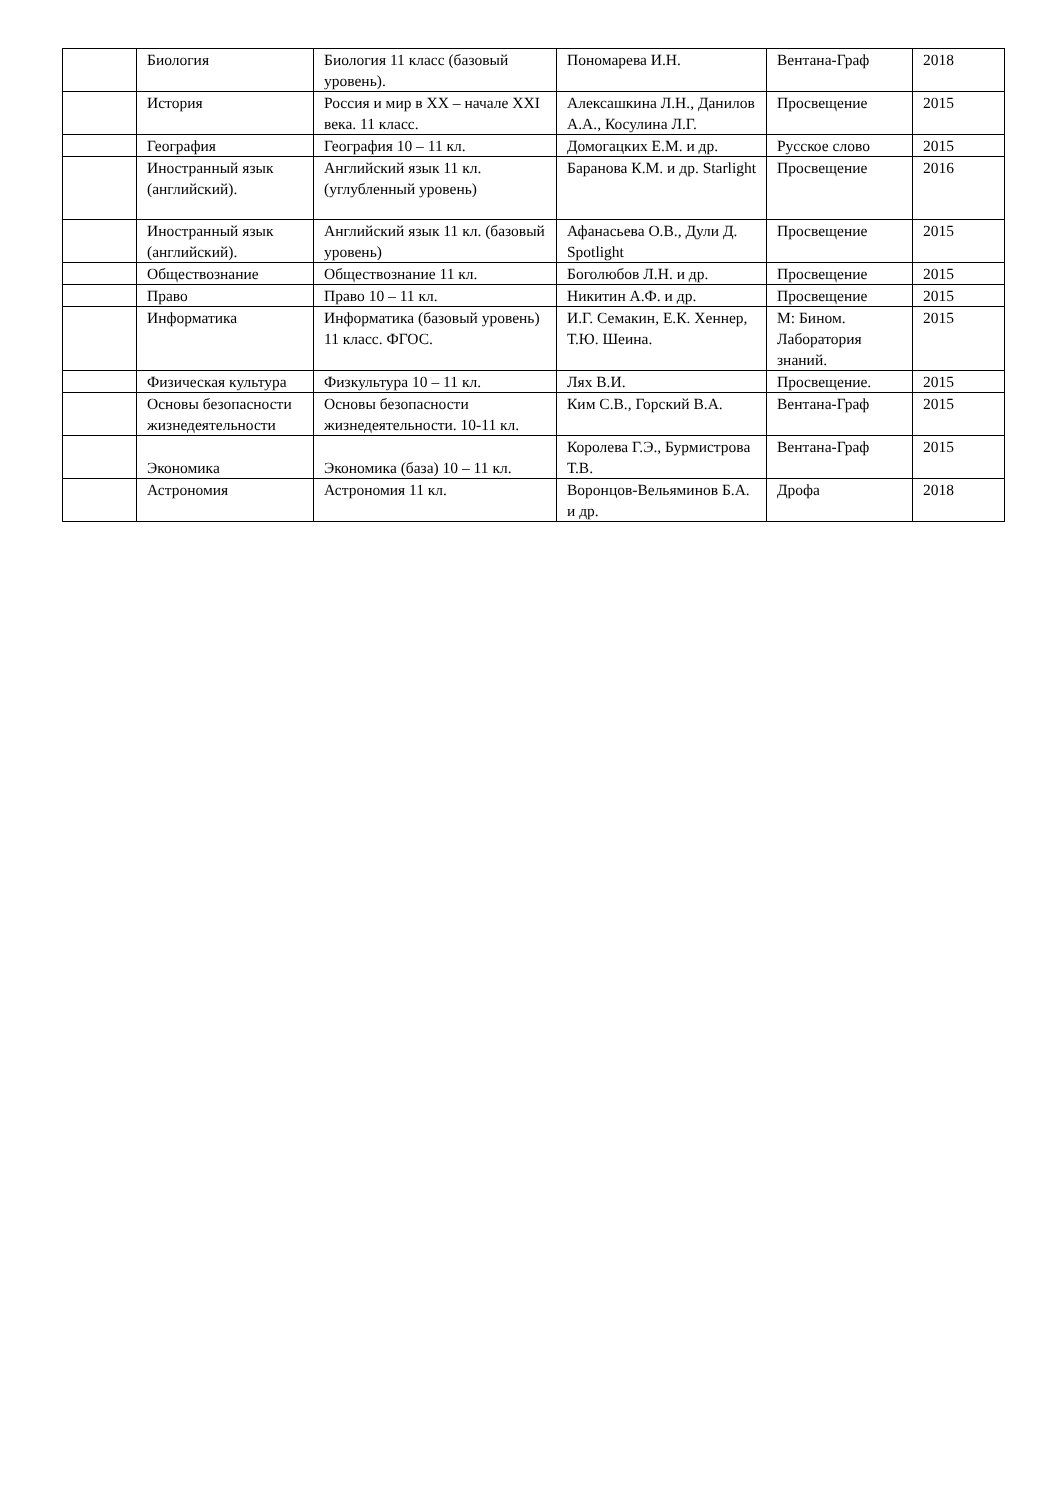| | Биология | Биология 11 класс (базовый уровень). | Пономарева И.Н. | Вентана-Граф | 2018 |
| | История | Россия и мир в XX – начале XXI века. 11 класс. | Алексашкина Л.Н., Данилов А.А., Косулина Л.Г. | Просвещение | 2015 |
| | География | География 10 – 11 кл. | Домогацких Е.М. и др. | Русское слово | 2015 |
| | Иностранный язык (английский). | Английский язык 11 кл. (углубленный уровень) | Баранова К.М. и др. Starlight | Просвещение | 2016 |
| | Иностранный язык (английский). | Английский язык 11 кл. (базовый уровень) | Афанасьева О.В., Дули Д. Spotlight | Просвещение | 2015 |
| | Обществознание | Обществознание 11 кл. | Боголюбов Л.Н. и др. | Просвещение | 2015 |
| | Право | Право 10 – 11 кл. | Никитин А.Ф. и др. | Просвещение | 2015 |
| | Информатика | Информатика (базовый уровень) 11 класс. ФГОС. | И.Г. Семакин, Е.К. Хеннер, Т.Ю. Шеина. | М: Бином. Лаборатория знаний. | 2015 |
| | Физическая культура | Физкультура 10 – 11 кл. | Лях В.И. | Просвещение. | 2015 |
| | Основы безопасности жизнедеятельности | Основы безопасности жизнедеятельности. 10-11 кл. | Ким С.В., Горский В.А. | Вентана-Граф | 2015 |
| | Экономика | Экономика (база) 10 – 11 кл. | Королева Г.Э., Бурмистрова Т.В. | Вентана-Граф | 2015 |
| | Астрономия | Астрономия 11 кл. | Воронцов-Вельяминов Б.А. и др. | Дрофа | 2018 |